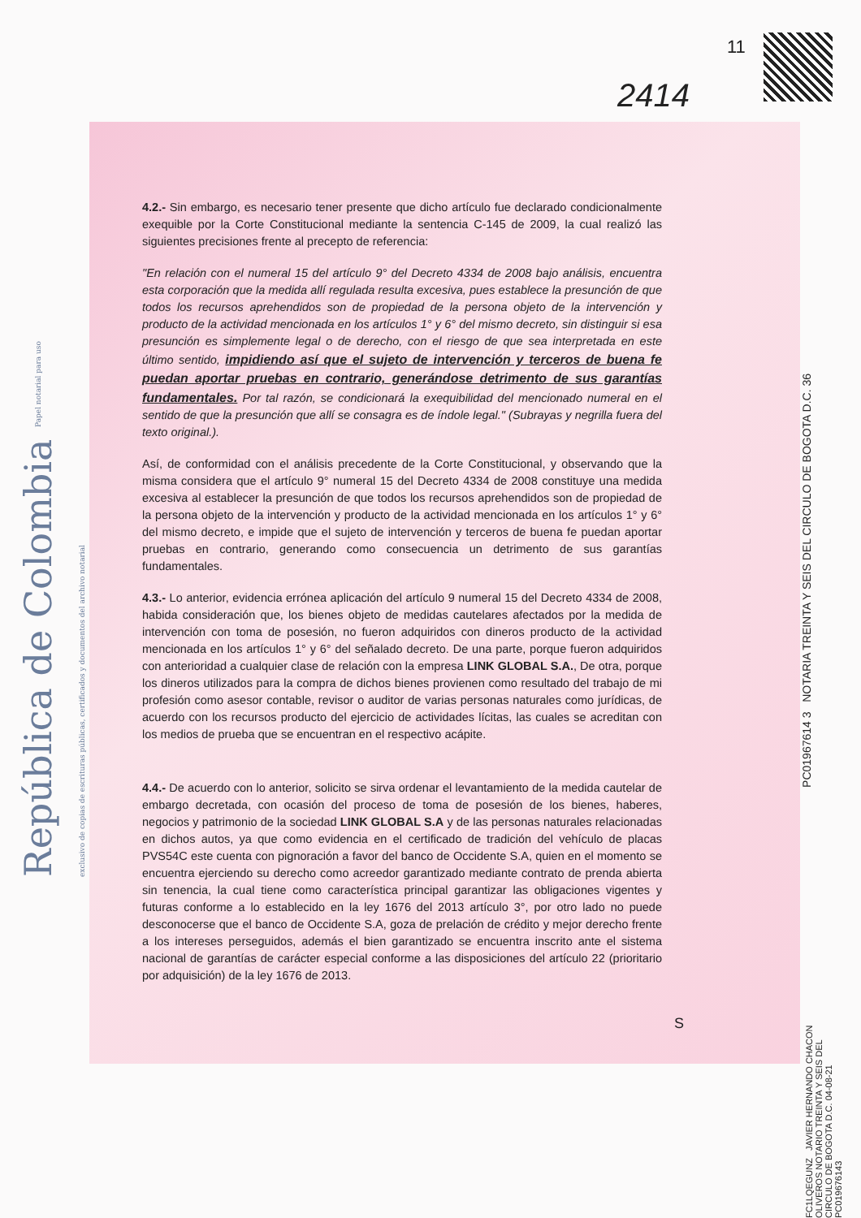11
2414
República de Colombia Papel notarial para uso exclusivo de copias de escrituras públicas, certificados y documentos del archivo notarial
4.2.- Sin embargo, es necesario tener presente que dicho artículo fue declarado condicionalmente exequible por la Corte Constitucional mediante la sentencia C-145 de 2009, la cual realizó las siguientes precisiones frente al precepto de referencia:
"En relación con el numeral 15 del artículo 9° del Decreto 4334 de 2008 bajo análisis, encuentra esta corporación que la medida allí regulada resulta excesiva, pues establece la presunción de que todos los recursos aprehendidos son de propiedad de la persona objeto de la intervención y producto de la actividad mencionada en los artículos 1° y 6° del mismo decreto, sin distinguir si esa presunción es simplemente legal o de derecho, con el riesgo de que sea interpretada en este último sentido, impidiendo así que el sujeto de intervención y terceros de buena fe puedan aportar pruebas en contrario, generándose detrimento de sus garantías fundamentales. Por tal razón, se condicionará la exequibilidad del mencionado numeral en el sentido de que la presunción que allí se consagra es de índole legal." (Subrayas y negrilla fuera del texto original.).
Así, de conformidad con el análisis precedente de la Corte Constitucional, y observando que la misma considera que el artículo 9° numeral 15 del Decreto 4334 de 2008 constituye una medida excesiva al establecer la presunción de que todos los recursos aprehendidos son de propiedad de la persona objeto de la intervención y producto de la actividad mencionada en los artículos 1° y 6° del mismo decreto, e impide que el sujeto de intervención y terceros de buena fe puedan aportar pruebas en contrario, generando como consecuencia un detrimento de sus garantías fundamentales.
4.3.- Lo anterior, evidencia errónea aplicación del artículo 9 numeral 15 del Decreto 4334 de 2008, habida consideración que, los bienes objeto de medidas cautelares afectados por la medida de intervención con toma de posesión, no fueron adquiridos con dineros producto de la actividad mencionada en los artículos 1° y 6° del señalado decreto. De una parte, porque fueron adquiridos con anterioridad a cualquier clase de relación con la empresa LINK GLOBAL S.A., De otra, porque los dineros utilizados para la compra de dichos bienes provienen como resultado del trabajo de mi profesión como asesor contable, revisor o auditor de varias personas naturales como jurídicas, de acuerdo con los recursos producto del ejercicio de actividades lícitas, las cuales se acreditan con los medios de prueba que se encuentran en el respectivo acápite.
4.4.- De acuerdo con lo anterior, solicito se sirva ordenar el levantamiento de la medida cautelar de embargo decretada, con ocasión del proceso de toma de posesión de los bienes, haberes, negocios y patrimonio de la sociedad LINK GLOBAL S.A y de las personas naturales relacionadas en dichos autos, ya que como evidencia en el certificado de tradición del vehículo de placas PVS54C este cuenta con pignoración a favor del banco de Occidente S.A, quien en el momento se encuentra ejerciendo su derecho como acreedor garantizado mediante contrato de prenda abierta sin tenencia, la cual tiene como característica principal garantizar las obligaciones vigentes y futuras conforme a lo establecido en la ley 1676 del 2013 artículo 3°, por otro lado no puede desconocerse que el banco de Occidente S.A, goza de prelación de crédito y mejor derecho frente a los intereses perseguidos, además el bien garantizado se encuentra inscrito ante el sistema nacional de garantías de carácter especial conforme a las disposiciones del artículo 22 (prioritario por adquisición) de la ley 1676 de 2013.
S
PC01967614 3 NOTARIA TREINTA Y SEIS DEL CIRCULO DE BOGOTA D.C. 36
FC1LQEGUNZ JAVIER HERNANDO CHACON OLIVEROS NOTARIO TREINTA Y SEIS DEL CIRCULO DE BOGOTA D.C. 04-08-21 PC019676143